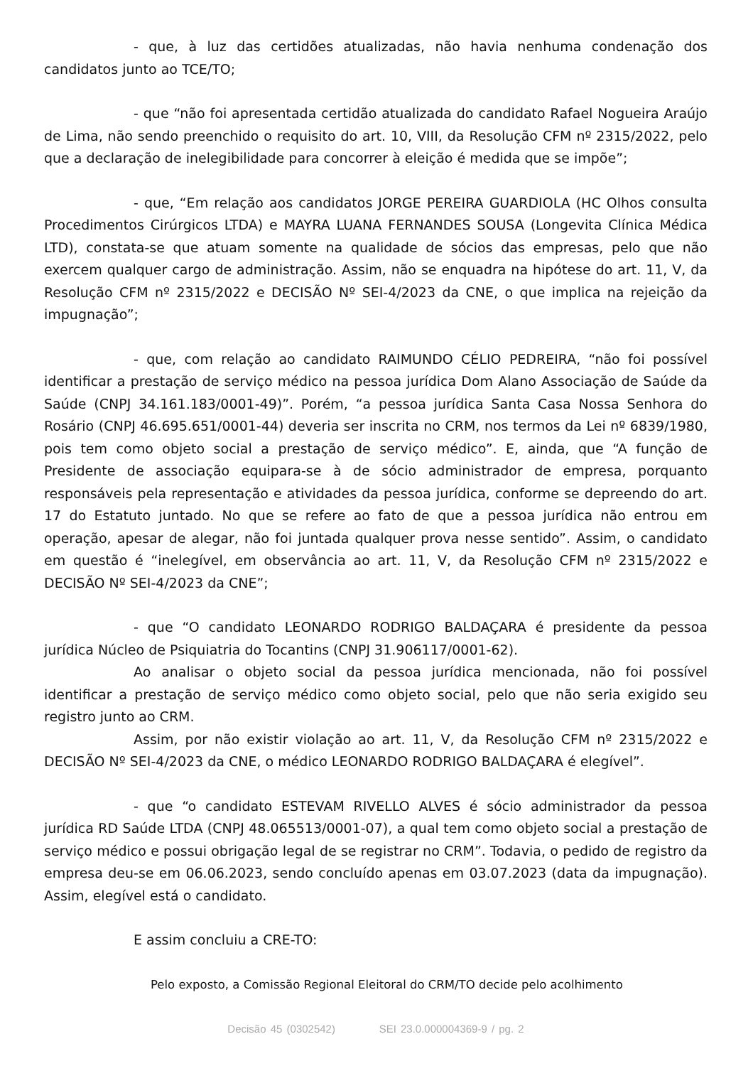- que, à luz das certidões atualizadas, não havia nenhuma condenação dos candidatos junto ao TCE/TO;
- que “não foi apresentada certidão atualizada do candidato Rafael Nogueira Araújo de Lima, não sendo preenchido o requisito do art. 10, VIII, da Resolução CFM nº 2315/2022, pelo que a declaração de inelegibilidade para concorrer à eleição é medida que se impõe”;
- que, “Em relação aos candidatos JORGE PEREIRA GUARDIOLA (HC Olhos consulta Procedimentos Cirúrgicos LTDA) e MAYRA LUANA FERNANDES SOUSA (Longevita Clínica Médica LTD), constata-se que atuam somente na qualidade de sócios das empresas, pelo que não exercem qualquer cargo de administração. Assim, não se enquadra na hipótese do art. 11, V, da Resolução CFM nº 2315/2022 e DECISÃO Nº SEI-4/2023 da CNE, o que implica na rejeição da impugnação”;
- que, com relação ao candidato RAIMUNDO CÉLIO PEDREIRA, “não foi possível identificar a prestação de serviço médico na pessoa jurídica Dom Alano Associação de Saúde da Saúde (CNPJ 34.161.183/0001-49)”. Porém, “a pessoa jurídica Santa Casa Nossa Senhora do Rosário (CNPJ 46.695.651/0001-44) deveria ser inscrita no CRM, nos termos da Lei nº 6839/1980, pois tem como objeto social a prestação de serviço médico”. E, ainda, que “A função de Presidente de associação equipara-se à de sócio administrador de empresa, porquanto responsáveis pela representação e atividades da pessoa jurídica, conforme se depreendo do art. 17 do Estatuto juntado. No que se refere ao fato de que a pessoa jurídica não entrou em operação, apesar de alegar, não foi juntada qualquer prova nesse sentido”. Assim, o candidato em questão é “inelegível, em observância ao art. 11, V, da Resolução CFM nº 2315/2022 e DECISÃO Nº SEI-4/2023 da CNE”;
- que “O candidato LEONARDO RODRIGO BALDAÇARA é presidente da pessoa jurídica Núcleo de Psiquiatria do Tocantins (CNPJ 31.906117/0001-62).
Ao analisar o objeto social da pessoa jurídica mencionada, não foi possível identificar a prestação de serviço médico como objeto social, pelo que não seria exigido seu registro junto ao CRM.
Assim, por não existir violação ao art. 11, V, da Resolução CFM nº 2315/2022 e DECISÃO Nº SEI-4/2023 da CNE, o médico LEONARDO RODRIGO BALDAÇARA é elegível”.
- que “o candidato ESTEVAM RIVELLO ALVES é sócio administrador da pessoa jurídica RD Saúde LTDA (CNPJ 48.065513/0001-07), a qual tem como objeto social a prestação de serviço médico e possui obrigação legal de se registrar no CRM”. Todavia, o pedido de registro da empresa deu-se em 06.06.2023, sendo concluído apenas em 03.07.2023 (data da impugnação). Assim, elegível está o candidato.
E assim concluiu a CRE-TO:
Pelo exposto, a Comissão Regional Eleitoral do CRM/TO decide pelo acolhimento
Decisão 45 (0302542) SEI 23.0.000004369-9 / pg. 2